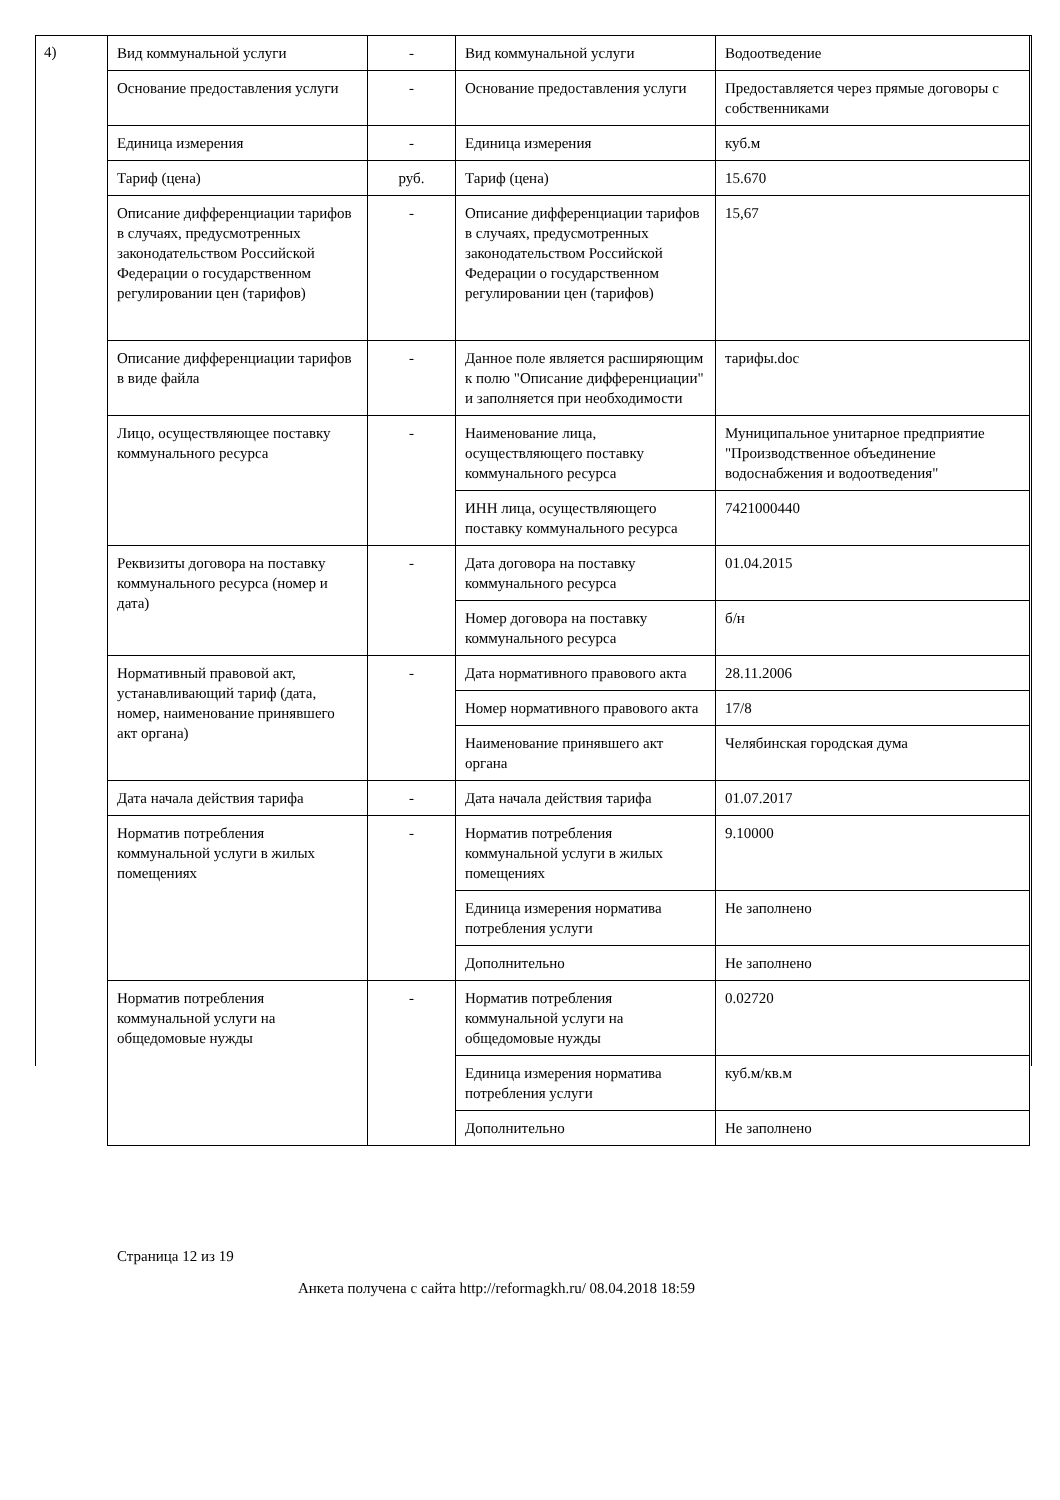4)
| Вид коммунальной услуги | - | Вид коммунальной услуги | Водоотведение |
| Основание предоставления услуги | - | Основание предоставления услуги | Предоставляется через прямые договоры с собственниками |
| Единица измерения | - | Единица измерения | куб.м |
| Тариф (цена) | руб. | Тариф (цена) | 15.670 |
| Описание дифференциации тарифов в случаях, предусмотренных законодательством Российской Федерации о государственном регулировании цен (тарифов) | - | Описание дифференциации тарифов в случаях, предусмотренных законодательством Российской Федерации о государственном регулировании цен (тарифов) | 15,67 |
| Описание дифференциации тарифов в виде файла | - | Данное поле является расширяющим к полю "Описание дифференциации" и заполняется при необходимости | тарифы.doc |
| Лицо, осуществляющее поставку коммунального ресурса | - | Наименование лица, осуществляющего поставку коммунального ресурса | Муниципальное унитарное предприятие "Производственное объединение водоснабжения и водоотведения" |
| | | ИНН лица, осуществляющего поставку коммунального ресурса | 7421000440 |
| Реквизиты договора на поставку коммунального ресурса (номер и дата) | - | Дата договора на поставку коммунального ресурса | 01.04.2015 |
| | | Номер договора на поставку коммунального ресурса | б/н |
| Нормативный правовой акт, устанавливающий тариф (дата, номер, наименование принявшего акт органа) | - | Дата нормативного правового акта | 28.11.2006 |
| | | Номер нормативного правового акта | 17/8 |
| | | Наименование принявшего акт органа | Челябинская городская дума |
| Дата начала действия тарифа | - | Дата начала действия тарифа | 01.07.2017 |
| Норматив потребления коммунальной услуги в жилых помещениях | - | Норматив потребления коммунальной услуги в жилых помещениях | 9.10000 |
| | | Единица измерения норматива потребления услуги | Не заполнено |
| | | Дополнительно | Не заполнено |
| Норматив потребления коммунальной услуги на общедомовые нужды | - | Норматив потребления коммунальной услуги на общедомовые нужды | 0.02720 |
| | | Единица измерения норматива потребления услуги | куб.м/кв.м |
| | | Дополнительно | Не заполнено |
Страница 12 из 19
Анкета получена с сайта http://reformagkh.ru/ 08.04.2018 18:59